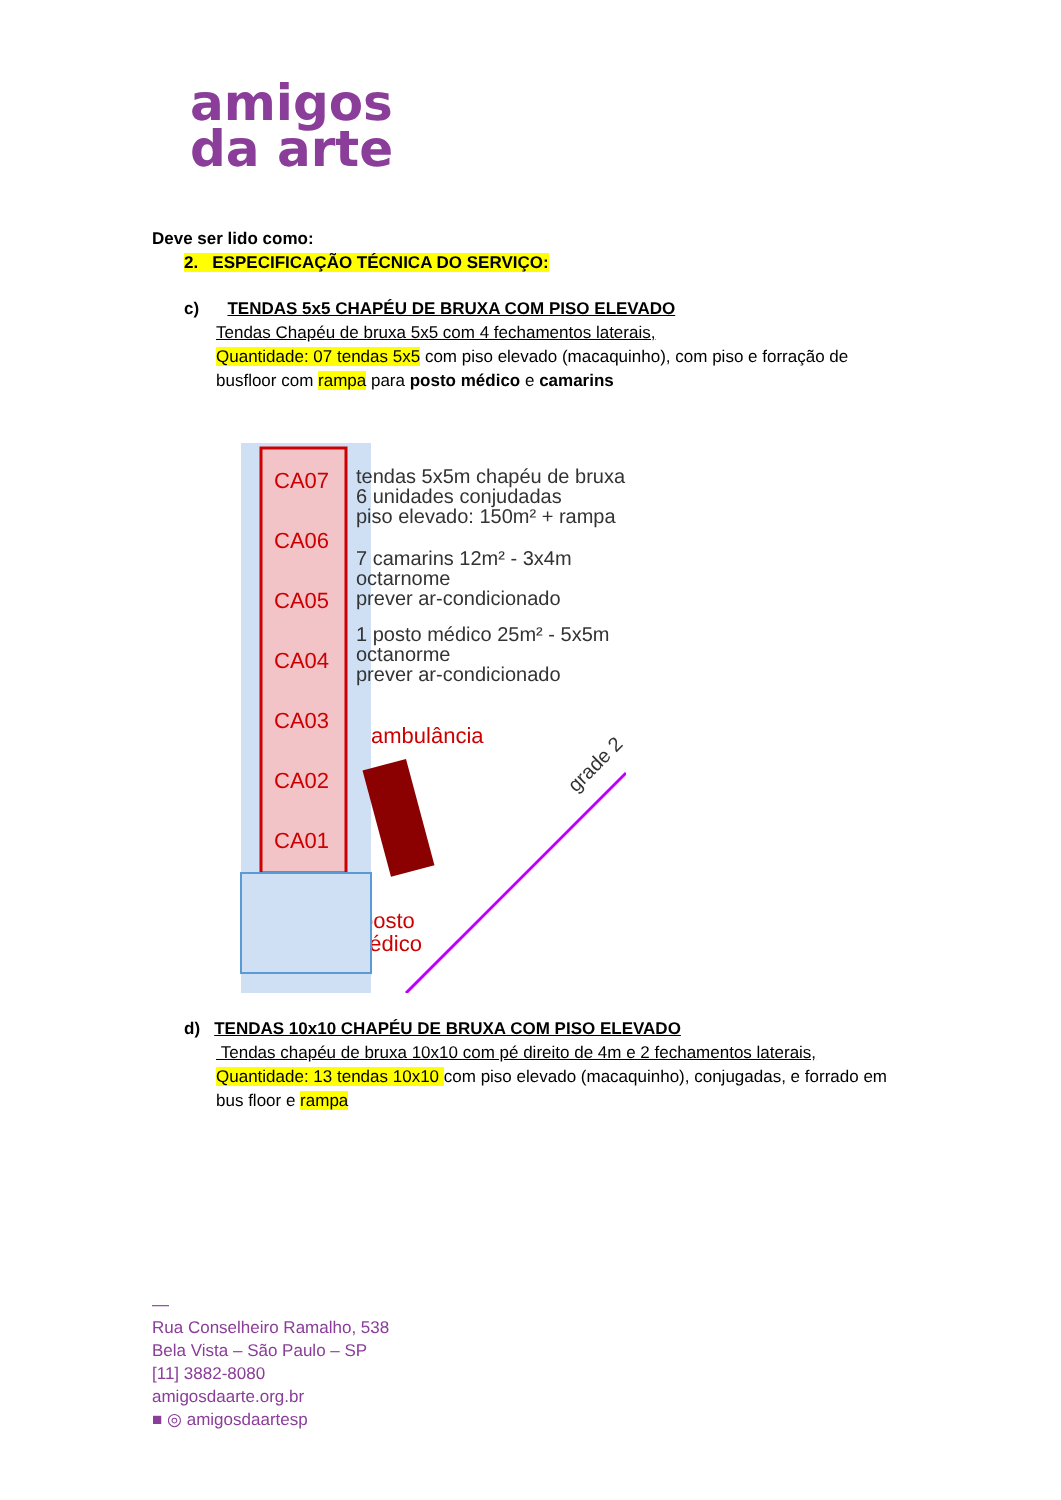amigos
da arte
Deve ser lido como:
2. ESPECIFICAÇÃO TÉCNICA DO SERVIÇO:
c) TENDAS 5x5 CHAPÉU DE BRUXA COM PISO ELEVADO
Tendas Chapéu de bruxa 5x5 com 4 fechamentos laterais,
Quantidade: 07 tendas 5x5 com piso elevado (macaquinho), com piso e forração de busfloor com rampa para posto médico e camarins
CA07
CA06
CA05
CA04
CA03
CA02
CA01
ambulância
posto
médico
tendas 5x5m chapéu de bruxa
6 unidades conjudadas
piso elevado: 150m² + rampa
7 camarins 12m² - 3x4m
octarnome
prever ar-condicionado
1 posto médico 25m² - 5x5m
octanorme
prever ar-condicionado
grade 2
d) TENDAS 10x10 CHAPÉU DE BRUXA COM PISO ELEVADO
Tendas chapéu de bruxa 10x10 com pé direito de 4m e 2 fechamentos laterais,
Quantidade: 13 tendas 10x10 com piso elevado (macaquinho), conjugadas, e forrado em bus floor e rampa
—
Rua Conselheiro Ramalho, 538
Bela Vista – São Paulo – SP
[11] 3882-8080
amigosdaarte.org.br
■ ◎ amigosdaartesp